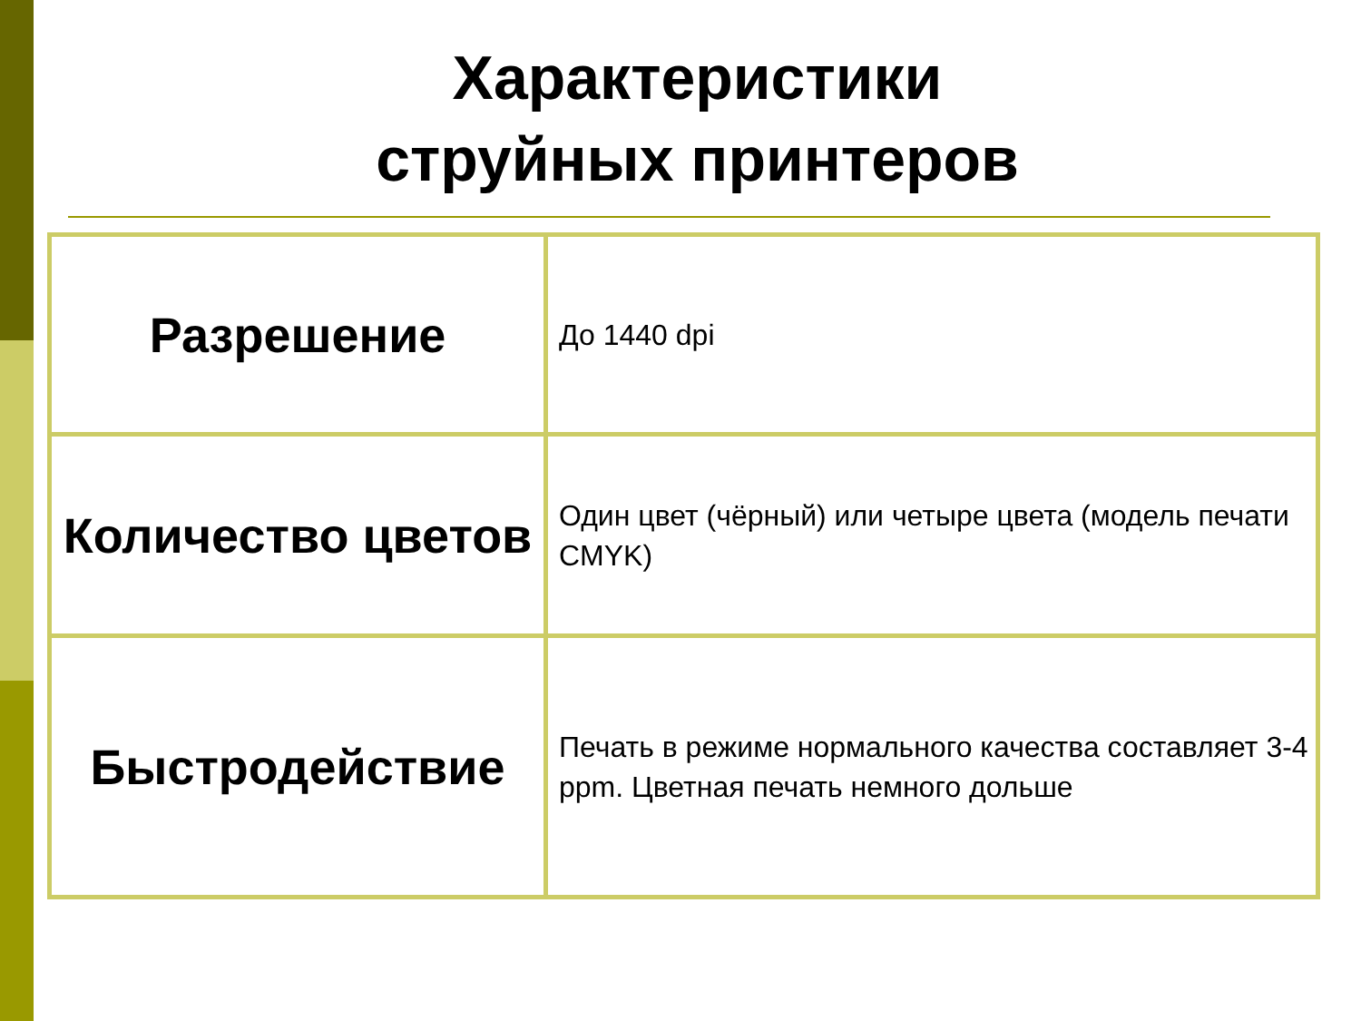Характеристики
струйных принтеров
| Разрешение | До 1440 dpi |
| Количество цветов | Один цвет (чёрный) или четыре цвета (модель печати CMYK) |
| Быстродействие | Печать в режиме нормального качества составляет 3-4 ppm. Цветная печать немного дольше |